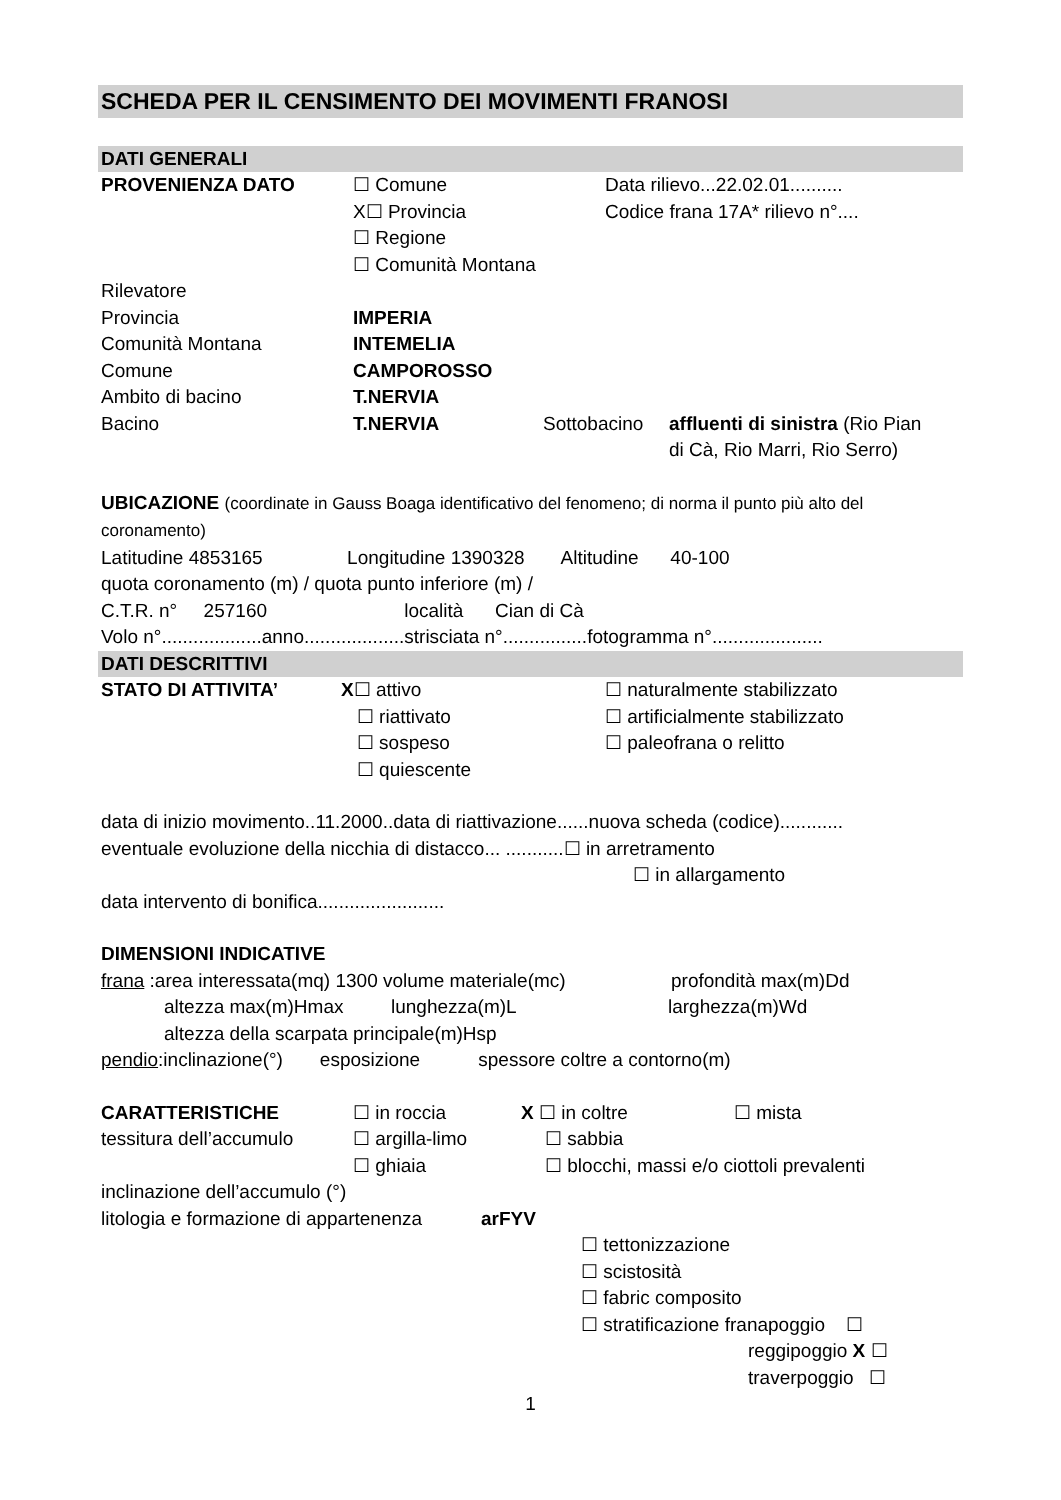SCHEDA PER IL CENSIMENTO DEI MOVIMENTI FRANOSI
DATI GENERALI
PROVENIENZA DATO ☐ Comune
X☐ Provincia
☐ Regione
☐ Comunità Montana
Data rilievo...22.02.01..........
Codice frana 17A* rilievo n°....
Rilevatore
Provincia IMPERIA
Comunità Montana INTEMELIA
Comune CAMPOROSSO
Ambito di bacino T.NERVIA
Bacino T.NERVIA Sottobacino affluenti di sinistra (Rio Pian
di Cà, Rio Marri, Rio Serro)
UBICAZIONE (coordinate in Gauss Boaga identificativo del fenomeno; di norma il punto più alto del coronamento)
Latitudine 4853165 Longitudine 1390328 Altitudine 40-100
quota coronamento (m) / quota punto inferiore (m) /
C.T.R. n° 257160 località Cian di Cà
Volo n°...................anno...................strisciata n°................fotogramma n°.....................
DATI DESCRITTIVI
STATO DI ATTIVITA’ X☐ attivo
☐ riattivato
☐ sospeso
☐ quiescente
☐ naturalmente stabilizzato
☐ artificialmente stabilizzato
☐ paleofrana o relitto
data di inizio movimento..11.2000..data di riattivazione......nuova scheda (codice)............
eventuale evoluzione della nicchia di distacco... ...........☐ in arretramento
☐ in allargamento
data intervento di bonifica........................
DIMENSIONI INDICATIVE
frana :area interessata(mq) 1300 volume materiale(mc)
profondità max(m)Dd
altezza max(m)Hmax lunghezza(m)L larghezza(m)Wd
altezza della scarpata principale(m)Hsp
pendio:inclinazione(°) esposizione spessore coltre a contorno(m)
CARATTERISTICHE ☐ in roccia X ☐ in coltre ☐ mista
tessitura dell’accumulo
☐ argilla-limo ☐ sabbia
☐ ghiaia ☐ blocchi, massi e/o ciottoli prevalenti
inclinazione dell’accumulo (°)
litologia e formazione di appartenenza
arFYV
☐ tettonizzazione
☐ scistosità
☐ fabric composito
☐ stratificazione franapoggio ☐
reggipoggio X ☐
traverpoggio ☐
1